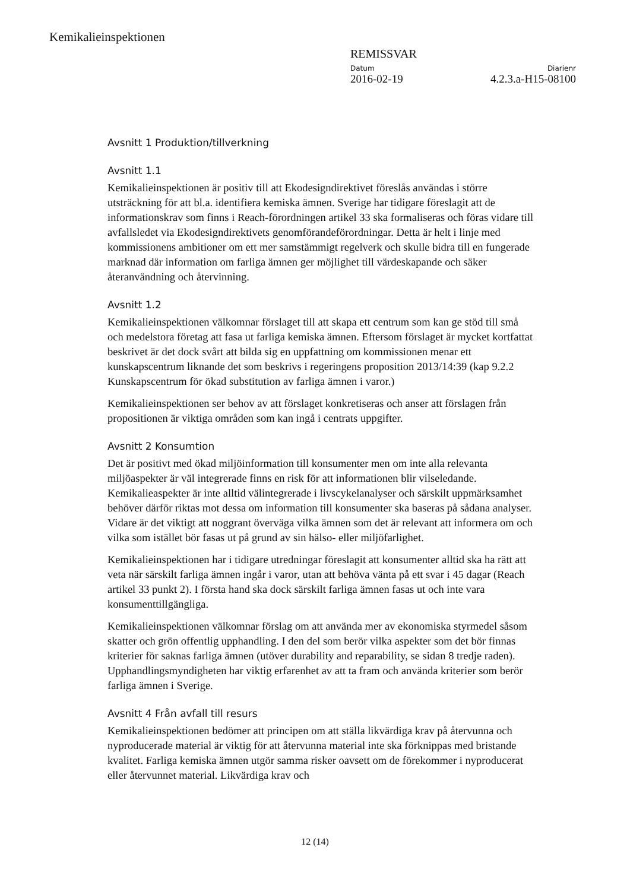Kemikalieinspektionen
REMISSVAR
Datum Diarienr
2016-02-19 4.2.3.a-H15-08100
Avsnitt 1 Produktion/tillverkning
Avsnitt 1.1
Kemikalieinspektionen är positiv till att Ekodesigndirektivet föreslås användas i större utsträckning för att bl.a. identifiera kemiska ämnen. Sverige har tidigare föreslagit att de informationskrav som finns i Reach-förordningen artikel 33 ska formaliseras och föras vidare till avfallsledet via Ekodesigndirektivets genomförandeförordningar. Detta är helt i linje med kommissionens ambitioner om ett mer samstämmigt regelverk och skulle bidra till en fungerade marknad där information om farliga ämnen ger möjlighet till värdeskapande och säker återanvändning och återvinning.
Avsnitt 1.2
Kemikalieinspektionen välkomnar förslaget till att skapa ett centrum som kan ge stöd till små och medelstora företag att fasa ut farliga kemiska ämnen. Eftersom förslaget är mycket kortfattat beskrivet är det dock svårt att bilda sig en uppfattning om kommissionen menar ett kunskapscentrum liknande det som beskrivs i regeringens proposition 2013/14:39 (kap 9.2.2 Kunskapscentrum för ökad substitution av farliga ämnen i varor.)
Kemikalieinspektionen ser behov av att förslaget konkretiseras och anser att förslagen från propositionen är viktiga områden som kan ingå i centrats uppgifter.
Avsnitt 2 Konsumtion
Det är positivt med ökad miljöinformation till konsumenter men om inte alla relevanta miljöaspekter är väl integrerade finns en risk för att informationen blir vilseledande. Kemikalieaspekter är inte alltid välintegrerade i livscykelanalyser och särskilt uppmärksamhet behöver därför riktas mot dessa om information till konsumenter ska baseras på sådana analyser. Vidare är det viktigt att noggrant överväga vilka ämnen som det är relevant att informera om och vilka som istället bör fasas ut på grund av sin hälso- eller miljöfarlighet.
Kemikalieinspektionen har i tidigare utredningar föreslagit att konsumenter alltid ska ha rätt att veta när särskilt farliga ämnen ingår i varor, utan att behöva vänta på ett svar i 45 dagar (Reach artikel 33 punkt 2). I första hand ska dock särskilt farliga ämnen fasas ut och inte vara konsumenttillgängliga.
Kemikalieinspektionen välkomnar förslag om att använda mer av ekonomiska styrmedel såsom skatter och grön offentlig upphandling. I den del som berör vilka aspekter som det bör finnas kriterier för saknas farliga ämnen (utöver durability and reparability, se sidan 8 tredje raden). Upphandlingsmyndigheten har viktig erfarenhet av att ta fram och använda kriterier som berör farliga ämnen i Sverige.
Avsnitt 4 Från avfall till resurs
Kemikalieinspektionen bedömer att principen om att ställa likvärdiga krav på återvunna och nyproducerade material är viktig för att återvunna material inte ska förknippas med bristande kvalitet. Farliga kemiska ämnen utgör samma risker oavsett om de förekommer i nyproducerat eller återvunnet material. Likvärdiga krav och
12 (14)